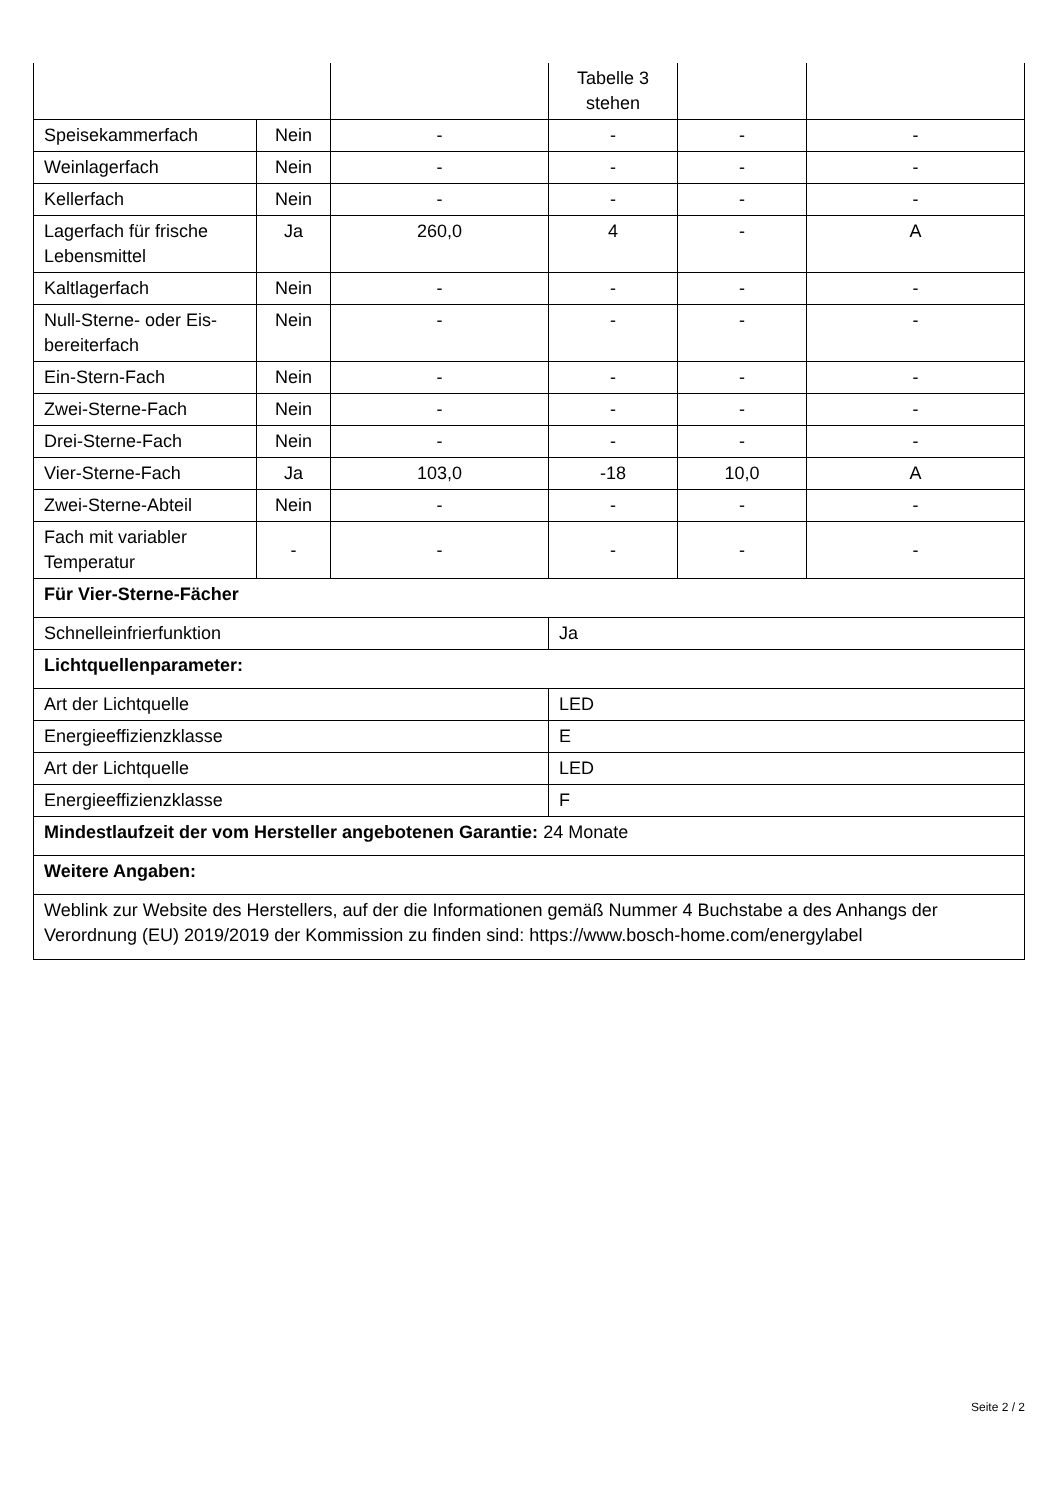| | | | Tabelle 3 stehen | | |
| Speisekammerfach | Nein | - | - | - | - |
| Weinlagerfach | Nein | - | - | - | - |
| Kellerfach | Nein | - | - | - | - |
| Lagerfach für frische Lebensmittel | Ja | 260,0 | 4 | - | A |
| Kaltlagerfach | Nein | - | - | - | - |
| Null-Sterne- oder Eis-bereiterfach | Nein | - | - | - | - |
| Ein-Stern-Fach | Nein | - | - | - | - |
| Zwei-Sterne-Fach | Nein | - | - | - | - |
| Drei-Sterne-Fach | Nein | - | - | - | - |
| Vier-Sterne-Fach | Ja | 103,0 | -18 | 10,0 | A |
| Zwei-Sterne-Abteil | Nein | - | - | - | - |
| Fach mit variabler Temperatur | - | - | - | - | - |
| Für Vier-Sterne-Fächer | | | | | |
| Schnelleinfrierfunktion | | | Ja | | |
| Lichtquellenparameter: | | | | | |
| Art der Lichtquelle | | | LED | | |
| Energieeffizienzklasse | | | E | | |
| Art der Lichtquelle | | | LED | | |
| Energieeffizienzklasse | | | F | | |
| Mindestlaufzeit der vom Hersteller angebotenen Garantie: 24 Monate | | | | | |
| Weitere Angaben: | | | | | |
| Weblink zur Website des Herstellers, auf der die Informationen gemäß Nummer 4 Buchstabe a des Anhangs der Verordnung (EU) 2019/2019 der Kommission zu finden sind: https://www.bosch-home.com/energylabel | | | | | |
Seite 2 / 2